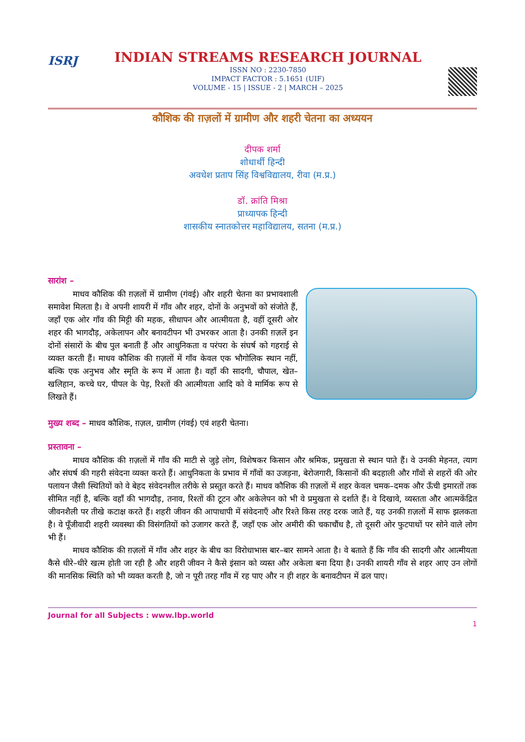ISRJ
INDIAN STREAMS RESEARCH JOURNAL
ISSN NO : 2230-7850
IMPACT FACTOR : 5.1651 (UIF)
VOLUME - 15 | ISSUE - 2 | MARCH – 2025
कौशिक की ग़ज़लों में ग्रामीण और शहरी चेतना का अध्ययन
दीपक शर्मा
शोधार्थी हिन्दी
अवधेश प्रताप सिंह विश्वविद्यालय, रीवा (म.प्र.)
डॉ. क्रांति मिश्रा
प्राध्यापक हिन्दी
शासकीय स्नातकोत्तर महाविद्यालय, सतना (म.प्र.)
सारांश –
   माधव कौशिक की ग़ज़लों में ग्रामीण (गंवई) और शहरी चेतना का प्रभावशाली समावेश मिलता है। वे अपनी शायरी में गाँव और शहर, दोनों के अनुभवों को संजोते हैं, जहाँ एक ओर गाँव की मिट्टी की महक, सीधापन और आत्मीयता है, वहीं दूसरी ओर शहर की भागदौड़, अकेलापन और बनावटीपन भी उभरकर आता है। उनकी ग़ज़लें इन दोनों संसारों के बीच पुल बनाती हैं और आधुनिकता व परंपरा के संघर्ष को गहराई से व्यक्त करती हैं। माधव कौशिक की ग़ज़लों में गाँव केवल एक भौगोलिक स्थान नहीं, बल्कि एक अनुभव और स्मृति के रूप में आता है। वहाँ की सादगी, चौपाल, खेत–खलिहान, कच्चे घर, पीपल के पेड़, रिश्तों की आत्मीयता आदि को वे मार्मिक रूप से लिखते हैं।
मुख्य शब्द – माधव कौशिक, ग़ज़ल, ग्रामीण (गंवई) एवं शहरी चेतना।
प्रस्तावना –
   माधव कौशिक की ग़ज़लों में गाँव की माटी से जुड़े लोग, विशेषकर किसान और श्रमिक, प्रमुखता से स्थान पाते हैं। वे उनकी मेहनत, त्याग और संघर्ष की गहरी संवेदना व्यक्त करते हैं। आधुनिकता के प्रभाव में गाँवों का उजड़ना, बेरोजगारी, किसानों की बदहाली और गाँवों से शहरों की ओर पलायन जैसी स्थितियों को वे बेहद संवेदनशील तरीके से प्रस्तुत करते हैं। माधव कौशिक की ग़ज़लों में शहर केवल चमक–दमक और ऊँची इमारतों तक सीमित नहीं है, बल्कि वहाँ की भागदौड़, तनाव, रिश्तों की टूटन और अकेलेपन को भी वे प्रमुखता से दर्शाते हैं। वे दिखावे, व्यस्तता और आत्मकेंद्रित जीवनशैली पर तीखे कटाक्ष करते हैं। शहरी जीवन की आपाधापी में संवेदनाएँ और रिश्ते किस तरह दरक जाते हैं, यह उनकी ग़ज़लों में साफ झलकता है। वे पूँजीवादी शहरी व्यवस्था की विसंगतियों को उजागर करते हैं, जहाँ एक ओर अमीरी की चकाचौंध है, तो दूसरी ओर फुटपाथों पर सोने वाले लोग भी हैं।
   माधव कौशिक की ग़ज़लों में गाँव और शहर के बीच का विरोधाभास बार–बार सामने आता है। वे बताते हैं कि गाँव की सादगी और आत्मीयता कैसे धीरे–धीरे खत्म होती जा रही है और शहरी जीवन ने कैसे इंसान को व्यस्त और अकेला बना दिया है। उनकी शायरी गाँव से शहर आए उन लोगों की मानसिक स्थिति को भी व्यक्त करती है, जो न पूरी तरह गाँव में रह पाए और न ही शहर के बनावटीपन में ढल पाए।
Journal for all Subjects : www.lbp.world
1